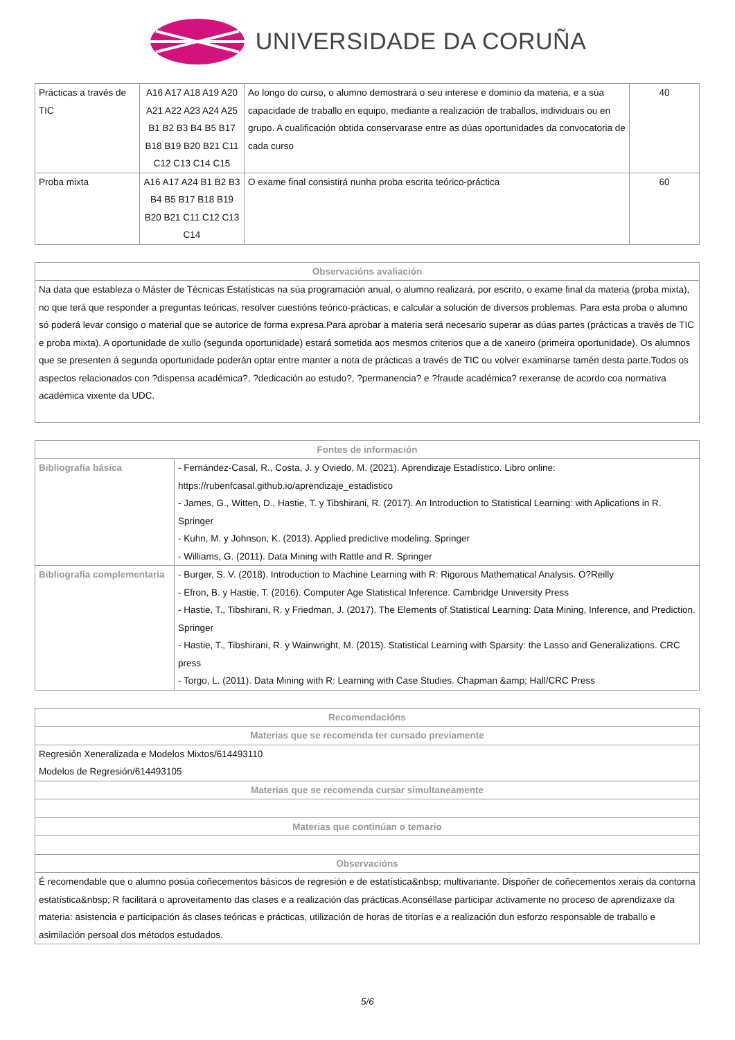UNIVERSIDADE DA CORUÑA
| Prácticas a través de TIC | A16 A17 A18 A19 A20 A21 A22 A23 A24 A25 B1 B2 B3 B4 B5 B17 B18 B19 B20 B21 C11 C12 C13 C14 C15 | Ao longo do curso, o alumno demostrará o seu interese e dominio da materia, e a súa capacidade de traballo en equipo, mediante a realización de traballos, individuais ou en grupo. A cualificación obtida conservarase entre as dúas oportunidades da convocatoria de cada curso | 40 |
| Proba mixta | A16 A17 A24 B1 B2 B3 B4 B5 B17 B18 B19 B20 B21 C11 C12 C13 C14 | O exame final consistirá nunha proba escrita teórico-práctica | 60 |
| Observacións avaliación |
| --- |
| Na data que estableza o Máster de Técnicas Estatísticas na súa programación anual, o alumno realizará, por escrito, o exame final da materia (proba mixta), no que terá que responder a preguntas teóricas, resolver cuestións teórico-prácticas, e calcular a solución de diversos problemas. Para esta proba o alumno só poderá levar consigo o material que se autorice de forma expresa.Para aprobar a materia será necesario superar as dúas partes (prácticas a través de TIC e proba mixta). A oportunidade de xullo (segunda oportunidade) estará sometida aos mesmos criterios que a de xaneiro (primeira oportunidade). Os alumnos que se presenten á segunda oportunidade poderán optar entre manter a nota de prácticas a través de TIC ou volver examinarse tamén desta parte.Todos os aspectos relacionados con ?dispensa académica?, ?dedicación ao estudo?, ?permanencia? e ?fraude académica? rexeranse de acordo coa normativa académica vixente da UDC. |
| Fontes de información | |
| --- | --- |
| Bibliografía básica | - Fernández-Casal, R., Costa, J. y Oviedo, M. (2021). Aprendizaje Estadístico. Libro online: https://rubenfcasal.github.io/aprendizaje_estadistico - James, G., Witten, D., Hastie, T. y Tibshirani, R. (2017). An Introduction to Statistical Learning: with Aplications in R. Springer - Kuhn, M. y Johnson, K. (2013). Applied predictive modeling. Springer - Williams, G. (2011). Data Mining with Rattle and R. Springer |
| Bibliografía complementaria | - Burger, S. V. (2018). Introduction to Machine Learning with R: Rigorous Mathematical Analysis. O?Reilly - Efron, B. y Hastie, T. (2016). Computer Age Statistical Inference. Cambridge University Press - Hastie, T., Tibshirani, R. y Friedman, J. (2017). The Elements of Statistical Learning: Data Mining, Inference, and Prediction. Springer - Hastie, T., Tibshirani, R. y Wainwright, M. (2015). Statistical Learning with Sparsity: the Lasso and Generalizations. CRC press - Torgo, L. (2011). Data Mining with R: Learning with Case Studies. Chapman &amp; Hall/CRC Press |
| Recomendacións |
| --- |
| Materias que se recomenda ter cursado previamente |
| Regresión Xeneralizada e Modelos Mixtos/614493110 Modelos de Regresión/614493105 |
| Materias que se recomenda cursar simultaneamente |
| Materias que continúan o temario |
| Observacións |
| É recomendable que o alumno posúa coñecementos básicos de regresión e de estatística&nbsp; multivariante. Dispoñer de coñecementos xerais da contorna estatística&nbsp; R facilitará o aproveitamento das clases e a realización das prácticas.Aconséllase participar activamente no proceso de aprendizaxe da materia: asistencia e participación ás clases teóricas e prácticas, utilización de horas de titorías e a realización dun esforzo responsable de traballo e asimilación persoal dos métodos estudados. |
5/6